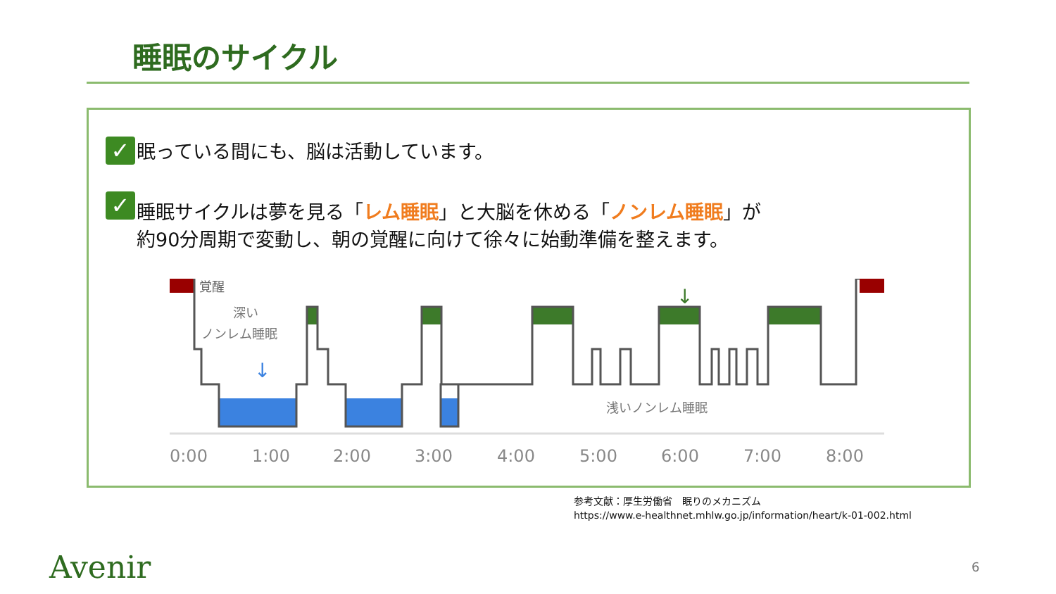睡眠のサイクル
✓
眠っている間にも、脳は活動しています。
✓
睡眠サイクルは夢を見る「レム睡眠」と大脳を休める「ノンレム睡眠」が
約90分周期で変動し、朝の覚醒に向けて徐々に始動準備を整えます。
覚醒
深い
ノンレム睡眠
浅いノンレム睡眠
↓
↓
0:00
1:00
2:00
3:00
4:00
5:00
6:00
7:00
8:00
参考文献：厚生労働省　眠りのメカニズム
https://www.e-healthnet.mhlw.go.jp/information/heart/k-01-002.html
Avenir 6